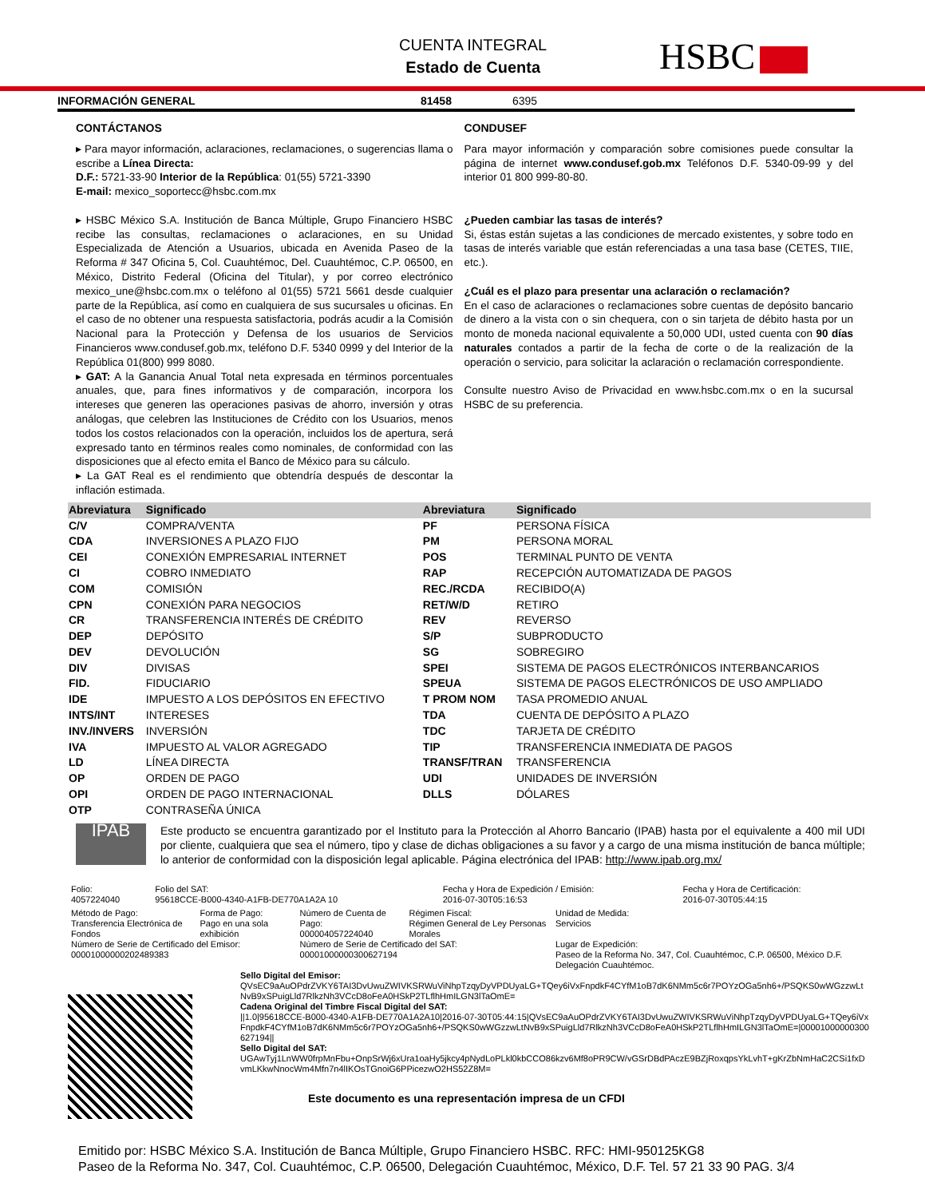CUENTA INTEGRAL
Estado de Cuenta
HSBC
INFORMACIÓN GENERAL 81458 6395
CONTÁCTANOS
▸ Para mayor información, aclaraciones, reclamaciones, o sugerencias llama o escribe a Línea Directa:
D.F.: 5721-33-90 Interior de la República: 01(55) 5721-3390
E-mail: mexico_soportecc@hsbc.com.mx
▸ HSBC México S.A. Institución de Banca Múltiple, Grupo Financiero HSBC recibe las consultas, reclamaciones o aclaraciones, en su Unidad Especializada de Atención a Usuarios, ubicada en Avenida Paseo de la Reforma # 347 Oficina 5, Col. Cuauhtémoc, Del. Cuauhtémoc, C.P. 06500, en México, Distrito Federal (Oficina del Titular), y por correo electrónico mexico_une@hsbc.com.mx o teléfono al 01(55) 5721 5661 desde cualquier parte de la República, así como en cualquiera de sus sucursales u oficinas. En el caso de no obtener una respuesta satisfactoria, podrás acudir a la Comisión Nacional para la Protección y Defensa de los usuarios de Servicios Financieros www.condusef.gob.mx, teléfono D.F. 5340 0999 y del Interior de la República 01(800) 999 8080.
▸ GAT: A la Ganancia Anual Total neta expresada en términos porcentuales anuales, que, para fines informativos y de comparación, incorpora los intereses que generen las operaciones pasivas de ahorro, inversión y otras análogas, que celebren las Instituciones de Crédito con los Usuarios, menos todos los costos relacionados con la operación, incluidos los de apertura, será expresado tanto en términos reales como nominales, de conformidad con las disposiciones que al efecto emita el Banco de México para su cálculo.
▸ La GAT Real es el rendimiento que obtendría después de descontar la inflación estimada.
CONDUSEF
Para mayor información y comparación sobre comisiones puede consultar la página de internet www.condusef.gob.mx Teléfonos D.F. 5340-09-99 y del interior 01 800 999-80-80.
¿Pueden cambiar las tasas de interés?
Si, éstas están sujetas a las condiciones de mercado existentes, y sobre todo en tasas de interés variable que están referenciadas a una tasa base (CETES, TIIE, etc.).
¿Cuál es el plazo para presentar una aclaración o reclamación?
En el caso de aclaraciones o reclamaciones sobre cuentas de depósito bancario de dinero a la vista con o sin chequera, con o sin tarjeta de débito hasta por un monto de moneda nacional equivalente a 50,000 UDI, usted cuenta con 90 días naturales contados a partir de la fecha de corte o de la realización de la operación o servicio, para solicitar la aclaración o reclamación correspondiente.
Consulte nuestro Aviso de Privacidad en www.hsbc.com.mx o en la sucursal HSBC de su preferencia.
| Abreviatura | Significado | Abreviatura | Significado |
| --- | --- | --- | --- |
| C/V | COMPRA/VENTA | PF | PERSONA FÍSICA |
| CDA | INVERSIONES A PLAZO FIJO | PM | PERSONA MORAL |
| CEI | CONEXIÓN EMPRESARIAL INTERNET | POS | TERMINAL PUNTO DE VENTA |
| CI | COBRO INMEDIATO | RAP | RECEPCIÓN AUTOMATIZADA DE PAGOS |
| COM | COMISIÓN | REC./RCDA | RECIBIDO(A) |
| CPN | CONEXIÓN PARA NEGOCIOS | RET/W/D | RETIRO |
| CR | TRANSFERENCIA INTERÉS DE CRÉDITO | REV | REVERSO |
| DEP | DEPÓSITO | S/P | SUBPRODUCTO |
| DEV | DEVOLUCIÓN | SG | SOBREGIRO |
| DIV | DIVISAS | SPEI | SISTEMA DE PAGOS ELECTRÓNICOS INTERBANCARIOS |
| FID. | FIDUCIARIO | SPEUA | SISTEMA DE PAGOS ELECTRÓNICOS DE USO AMPLIADO |
| IDE | IMPUESTO A LOS DEPÓSITOS EN EFECTIVO | T PROM NOM | TASA PROMEDIO ANUAL |
| INTS/INT | INTERESES | TDA | CUENTA DE DEPÓSITO A PLAZO |
| INV./INVERS | INVERSIÓN | TDC | TARJETA DE CRÉDITO |
| IVA | IMPUESTO AL VALOR AGREGADO | TIP | TRANSFERENCIA INMEDIATA DE PAGOS |
| LD | LÍNEA DIRECTA | TRANSF/TRAN | TRANSFERENCIA |
| OP | ORDEN DE PAGO | UDI | UNIDADES DE INVERSIÓN |
| OPI | ORDEN DE PAGO INTERNACIONAL | DLLS | DÓLARES |
| OTP | CONTRASEÑA ÚNICA | | |
IPAB
Este producto se encuentra garantizado por el Instituto para la Protección al Ahorro Bancario (IPAB) hasta por el equivalente a 400 mil UDI por cliente, cualquiera que sea el número, tipo y clase de dichas obligaciones a su favor y a cargo de una misma institución de banca múltiple; lo anterior de conformidad con la disposición legal aplicable. Página electrónica del IPAB: http://www.ipab.org.mx/
| Folio: 4057224040 | Folio del SAT: 95618CCE-B000-4340-A1FB-DE770A1A2A 10 | Fecha y Hora de Expedición / Emisión: 2016-07-30T05:16:53 | Fecha y Hora de Certificación: 2016-07-30T05:44:15 |
| Método de Pago: Transferencia Electrónica de Fondos | Forma de Pago: Pago en una sola exhibición | Número de Cuenta de Pago: 000004057224040 | Régimen Fiscal: Régimen General de Ley Personas Morales | Unidad de Medida: Servicios |
| Número de Serie de Certificado del Emisor: 00001000000202489383 | | Número de Serie de Certificado del SAT: 00001000000300627194 | | Lugar de Expedición: Paseo de la Reforma No. 347, Col. Cuauhtémoc, C.P. 06500, México D.F. Delegación Cuauhtémoc. |
Sello Digital del Emisor:
QVsEC9aAuOPdrZVKY6TAI3DvUwuZWIVKSRWuViNhpTzqyDyVPDUyaLG+TQey6iVxFnpdkF4CYfM1oB7dK6NMm5c6r7POYzOGa5nh6+/PSQKS0wWGzzwLtNvB9xSPuigLld7RlkzNh3VCcD8oFeA0HSkP2TLflhHmILGN3lTaOmE=
Cadena Original del Timbre Fiscal Digital del SAT:
||1.0|95618CCE-B000-4340-A1FB-DE770A1A2A10|2016-07-30T05:44:15|QVsEC9aAuOPdrZVKY6TAI3DvUwuZWIVKSRWuViNhpTzqyDyVPDUyaLG+TQey6iVxFnpdkF4CYfM1oB7dK6NMm5c6r7POYzOGa5nh6+/PSQKS0wWGzzwLtNvB9xSPuigLld7RlkzNh3VCcD8oFeA0HSkP2TLflhHmILGN3lTaOmE=|00001000000300627194||
Sello Digital del SAT:
UGAwTyj1LnWW0frpMnFbu+OnpSrWj6xUra1oaHy5jkcy4pNydLoPLkl0kbCCO86kzv6Mf8oPR9CW/vGSrDBdPAczE9BZjRoxqpsYkLvhT+gKrZbNmHaC2CSi1fxDvmLKkwNnocWm4Mfn7n4lIKOsTGnoiG6PPicezwO2HS52Z8M=
Este documento es una representación impresa de un CFDI
Emitido por: HSBC México S.A. Institución de Banca Múltiple, Grupo Financiero HSBC. RFC: HMI-950125KG8
Paseo de la Reforma No. 347, Col. Cuauhtémoc, C.P. 06500, Delegación Cuauhtémoc, México, D.F. Tel. 57 21 33 90 PAG. 3/4